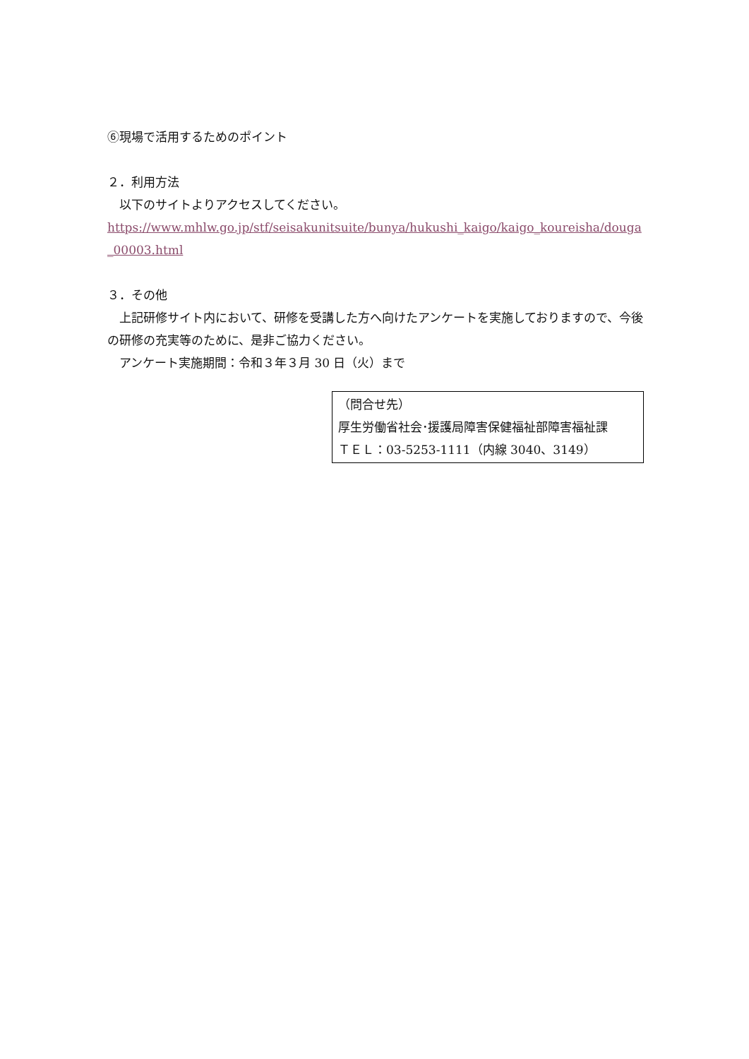⑥現場で活用するためのポイント
２．利用方法
　以下のサイトよりアクセスしてください。
https://www.mhlw.go.jp/stf/seisakunitsuite/bunya/hukushi_kaigo/kaigo_koureisha/douga_00003.html
３．その他
　上記研修サイト内において、研修を受講した方へ向けたアンケートを実施しておりますので、今後の研修の充実等のために、是非ご協力ください。
　アンケート実施期間：令和３年３月 30 日（火）まで
（問合せ先）
厚生労働省社会･援護局障害保健福祉部障害福祉課
ＴＥＬ：03-5253-1111（内線 3040、3149）